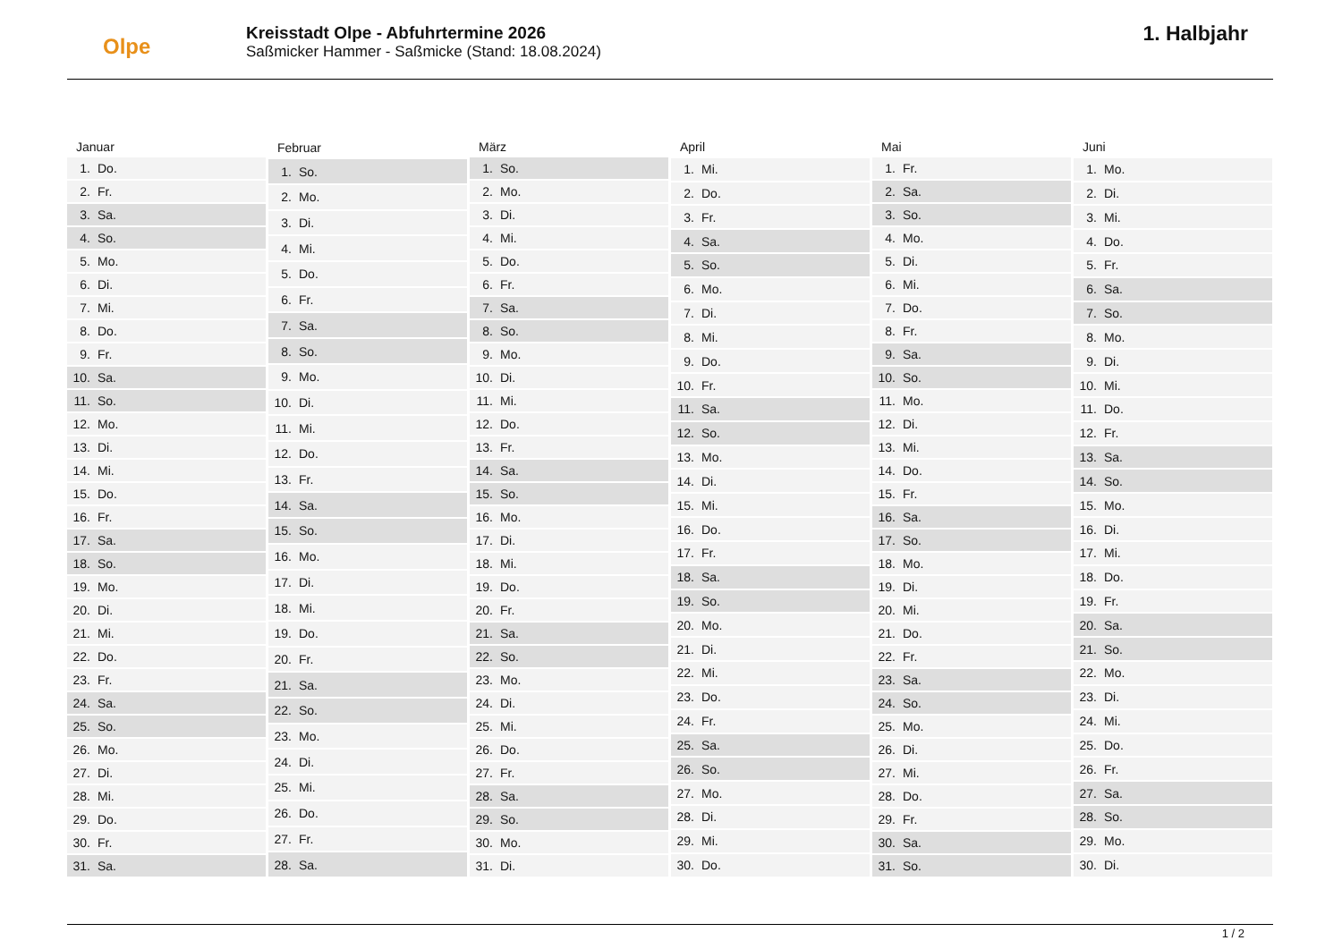Olpe
Kreisstadt Olpe - Abfuhrtermine 2026
Saßmicker Hammer - Saßmicke (Stand: 18.08.2024)
1. Halbjahr
| Januar | |
| --- | --- |
| 1. | Do. |
| 2. | Fr. |
| 3. | Sa. |
| 4. | So. |
| 5. | Mo. |
| 6. | Di. |
| 7. | Mi. |
| 8. | Do. |
| 9. | Fr. |
| 10. | Sa. |
| 11. | So. |
| 12. | Mo. |
| 13. | Di. |
| 14. | Mi. |
| 15. | Do. |
| 16. | Fr. |
| 17. | Sa. |
| 18. | So. |
| 19. | Mo. |
| 20. | Di. |
| 21. | Mi. |
| 22. | Do. |
| 23. | Fr. |
| 24. | Sa. |
| 25. | So. |
| 26. | Mo. |
| 27. | Di. |
| 28. | Mi. |
| 29. | Do. |
| 30. | Fr. |
| 31. | Sa. |
| Februar | |
| --- | --- |
| 1. | So. |
| 2. | Mo. |
| 3. | Di. |
| 4. | Mi. |
| 5. | Do. |
| 6. | Fr. |
| 7. | Sa. |
| 8. | So. |
| 9. | Mo. |
| 10. | Di. |
| 11. | Mi. |
| 12. | Do. |
| 13. | Fr. |
| 14. | Sa. |
| 15. | So. |
| 16. | Mo. |
| 17. | Di. |
| 18. | Mi. |
| 19. | Do. |
| 20. | Fr. |
| 21. | Sa. |
| 22. | So. |
| 23. | Mo. |
| 24. | Di. |
| 25. | Mi. |
| 26. | Do. |
| 27. | Fr. |
| 28. | Sa. |
| März | |
| --- | --- |
| 1. | So. |
| 2. | Mo. |
| 3. | Di. |
| 4. | Mi. |
| 5. | Do. |
| 6. | Fr. |
| 7. | Sa. |
| 8. | So. |
| 9. | Mo. |
| 10. | Di. |
| 11. | Mi. |
| 12. | Do. |
| 13. | Fr. |
| 14. | Sa. |
| 15. | So. |
| 16. | Mo. |
| 17. | Di. |
| 18. | Mi. |
| 19. | Do. |
| 20. | Fr. |
| 21. | Sa. |
| 22. | So. |
| 23. | Mo. |
| 24. | Di. |
| 25. | Mi. |
| 26. | Do. |
| 27. | Fr. |
| 28. | Sa. |
| 29. | So. |
| 30. | Mo. |
| 31. | Di. |
| April | |
| --- | --- |
| 1. | Mi. |
| 2. | Do. |
| 3. | Fr. |
| 4. | Sa. |
| 5. | So. |
| 6. | Mo. |
| 7. | Di. |
| 8. | Mi. |
| 9. | Do. |
| 10. | Fr. |
| 11. | Sa. |
| 12. | So. |
| 13. | Mo. |
| 14. | Di. |
| 15. | Mi. |
| 16. | Do. |
| 17. | Fr. |
| 18. | Sa. |
| 19. | So. |
| 20. | Mo. |
| 21. | Di. |
| 22. | Mi. |
| 23. | Do. |
| 24. | Fr. |
| 25. | Sa. |
| 26. | So. |
| 27. | Mo. |
| 28. | Di. |
| 29. | Mi. |
| 30. | Do. |
| Mai | |
| --- | --- |
| 1. | Fr. |
| 2. | Sa. |
| 3. | So. |
| 4. | Mo. |
| 5. | Di. |
| 6. | Mi. |
| 7. | Do. |
| 8. | Fr. |
| 9. | Sa. |
| 10. | So. |
| 11. | Mo. |
| 12. | Di. |
| 13. | Mi. |
| 14. | Do. |
| 15. | Fr. |
| 16. | Sa. |
| 17. | So. |
| 18. | Mo. |
| 19. | Di. |
| 20. | Mi. |
| 21. | Do. |
| 22. | Fr. |
| 23. | Sa. |
| 24. | So. |
| 25. | Mo. |
| 26. | Di. |
| 27. | Mi. |
| 28. | Do. |
| 29. | Fr. |
| 30. | Sa. |
| 31. | So. |
| Juni | |
| --- | --- |
| 1. | Mo. |
| 2. | Di. |
| 3. | Mi. |
| 4. | Do. |
| 5. | Fr. |
| 6. | Sa. |
| 7. | So. |
| 8. | Mo. |
| 9. | Di. |
| 10. | Mi. |
| 11. | Do. |
| 12. | Fr. |
| 13. | Sa. |
| 14. | So. |
| 15. | Mo. |
| 16. | Di. |
| 17. | Mi. |
| 18. | Do. |
| 19. | Fr. |
| 20. | Sa. |
| 21. | So. |
| 22. | Mo. |
| 23. | Di. |
| 24. | Mi. |
| 25. | Do. |
| 26. | Fr. |
| 27. | Sa. |
| 28. | So. |
| 29. | Mo. |
| 30. | Di. |
1 / 2